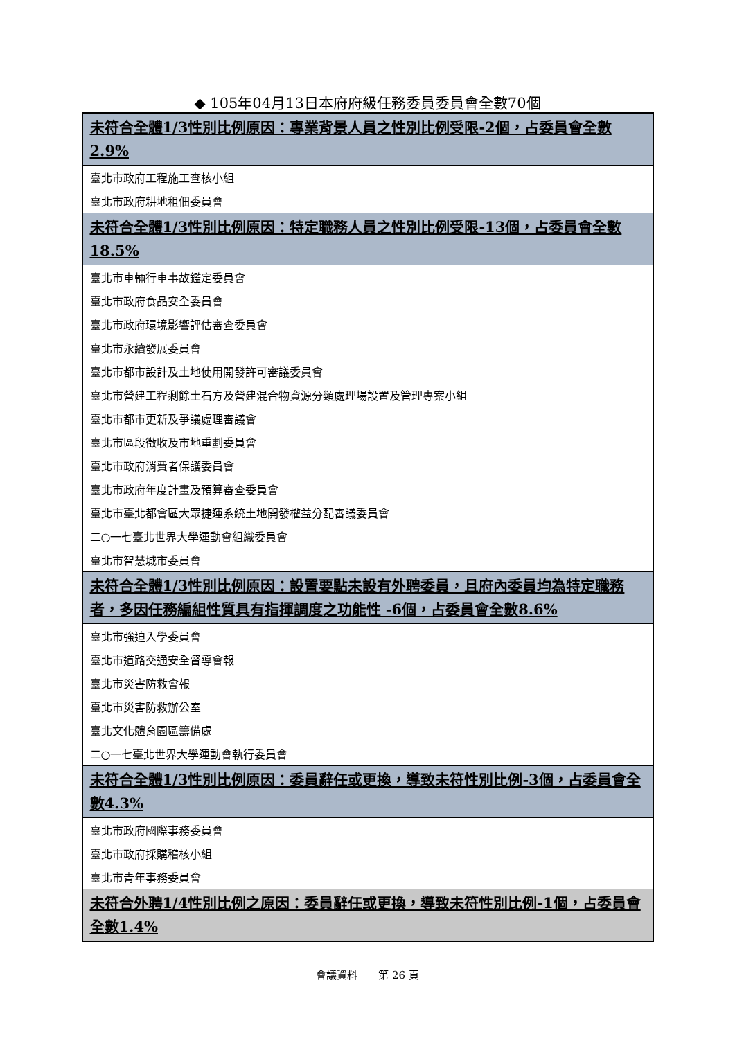◆ 105年04月13日本府府級任務委員委員會全數70個
| 未符合全體1/3性別比例原因：專業背景人員之性別比例受限-2個，占委員會全數2.9% |
| --- |
| 臺北市政府工程施工查核小組 |
| 臺北市政府耕地租佃委員會 |
| 未符合全體1/3性別比例原因：特定職務人員之性別比例受限-13個，占委員會全數18.5% |
| 臺北市車輛行車事故鑑定委員會 |
| 臺北市政府食品安全委員會 |
| 臺北市政府環境影響評估審查委員會 |
| 臺北市永續發展委員會 |
| 臺北市都市設計及土地使用開發許可審議委員會 |
| 臺北市營建工程剩餘土石方及營建混合物資源分類處理場設置及管理專案小組 |
| 臺北市都市更新及爭議處理審議會 |
| 臺北市區段徵收及市地重劃委員會 |
| 臺北市政府消費者保護委員會 |
| 臺北市政府年度計畫及預算審查委員會 |
| 臺北市臺北都會區大眾捷運系統土地開發權益分配審議委員會 |
| 二○一七臺北世界大學運動會組織委員會 |
| 臺北市智慧城市委員會 |
| 未符合全體1/3性別比例原因：設置要點未設有外聘委員，且府內委員均為特定職務者，多因任務編組性質具有指揮調度之功能性 -6個，占委員會全數8.6% |
| 臺北市強迫入學委員會 |
| 臺北市道路交通安全督導會報 |
| 臺北市災害防救會報 |
| 臺北市災害防救辦公室 |
| 臺北文化體育園區籌備處 |
| 二○一七臺北世界大學運動會執行委員會 |
| 未符合全體1/3性別比例原因：委員辭任或更換，導致未符性別比例-3個，占委員會全數4.3% |
| 臺北市政府國際事務委員會 |
| 臺北市政府採購稽核小組 |
| 臺北市青年事務委員會 |
| 未符合外聘1/4性別比例之原因：委員辭任或更換，導致未符性別比例-1個，占委員會全數1.4% |
會議資料　　第 26 頁